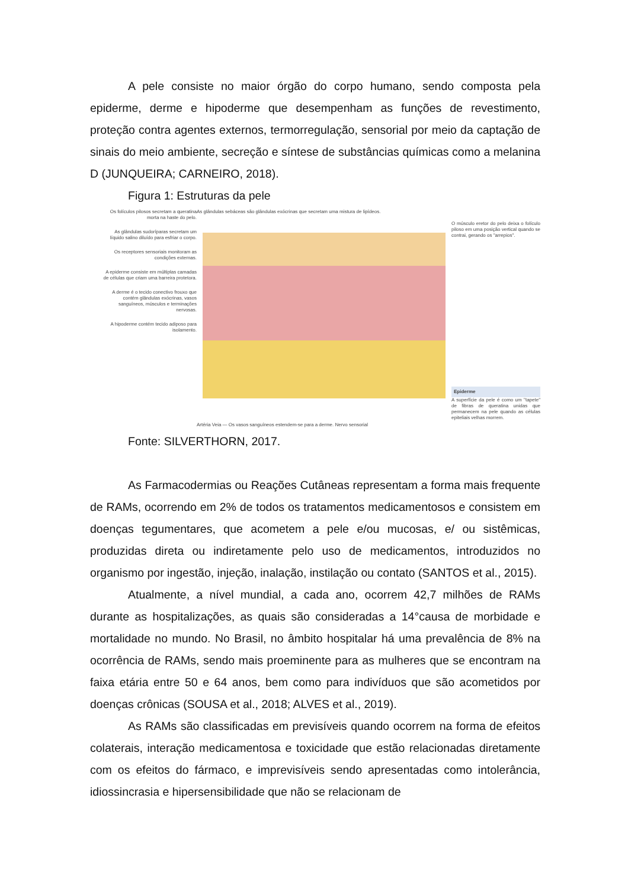A pele consiste no maior órgão do corpo humano, sendo composta pela epiderme, derme e hipoderme que desempenham as funções de revestimento, proteção contra agentes externos, termorregulação, sensorial por meio da captação de sinais do meio ambiente, secreção e síntese de substâncias químicas como a melanina D (JUNQUEIRA; CARNEIRO, 2018).
Figura 1: Estruturas da pele
Os folículos pilosos secretam a queratina morta na haste do pelo.
As glândulas sudoríparas secretam um líquido salino diluído para esfriar o corpo.
Os receptores sensoriais monitoram as condições externas.
A epiderme consiste em múltiplas camadas de células que criam uma barreira protetora.
A derme é o tecido conectivo frouxo que contém glândulas exócrinas, vasos sanguíneos, músculos e terminações nervosas.
A hipoderme contém tecido adiposo para isolamento.
As glândulas sebáceas são glândulas exócrinas que secretam uma mistura de lipídeos.
Artéria Veia — Os vasos sanguíneos estendem-se para a derme. Nervo sensorial
O músculo eretor do pelo deixa o folículo piloso em uma posição vertical quando se contrai, gerando os "arrepios".
Epiderme
A superfície da pele é como um "tapete" de fibras de queratina unidas que permanecem na pele quando as células epiteliais velhas morrem.
Fonte: SILVERTHORN, 2017.
As Farmacodermias ou Reações Cutâneas representam a forma mais frequente de RAMs, ocorrendo em 2% de todos os tratamentos medicamentosos e consistem em doenças tegumentares, que acometem a pele e/ou mucosas, e/ ou sistêmicas, produzidas direta ou indiretamente pelo uso de medicamentos, introduzidos no organismo por ingestão, injeção, inalação, instilação ou contato (SANTOS et al., 2015).
Atualmente, a nível mundial, a cada ano, ocorrem 42,7 milhões de RAMs durante as hospitalizações, as quais são consideradas a 14°causa de morbidade e mortalidade no mundo. No Brasil, no âmbito hospitalar há uma prevalência de 8% na ocorrência de RAMs, sendo mais proeminente para as mulheres que se encontram na faixa etária entre 50 e 64 anos, bem como para indivíduos que são acometidos por doenças crônicas (SOUSA et al., 2018; ALVES et al., 2019).
As RAMs são classificadas em previsíveis quando ocorrem na forma de efeitos colaterais, interação medicamentosa e toxicidade que estão relacionadas diretamente com os efeitos do fármaco, e imprevisíveis sendo apresentadas como intolerância, idiossincrasia e hipersensibilidade que não se relacionam de